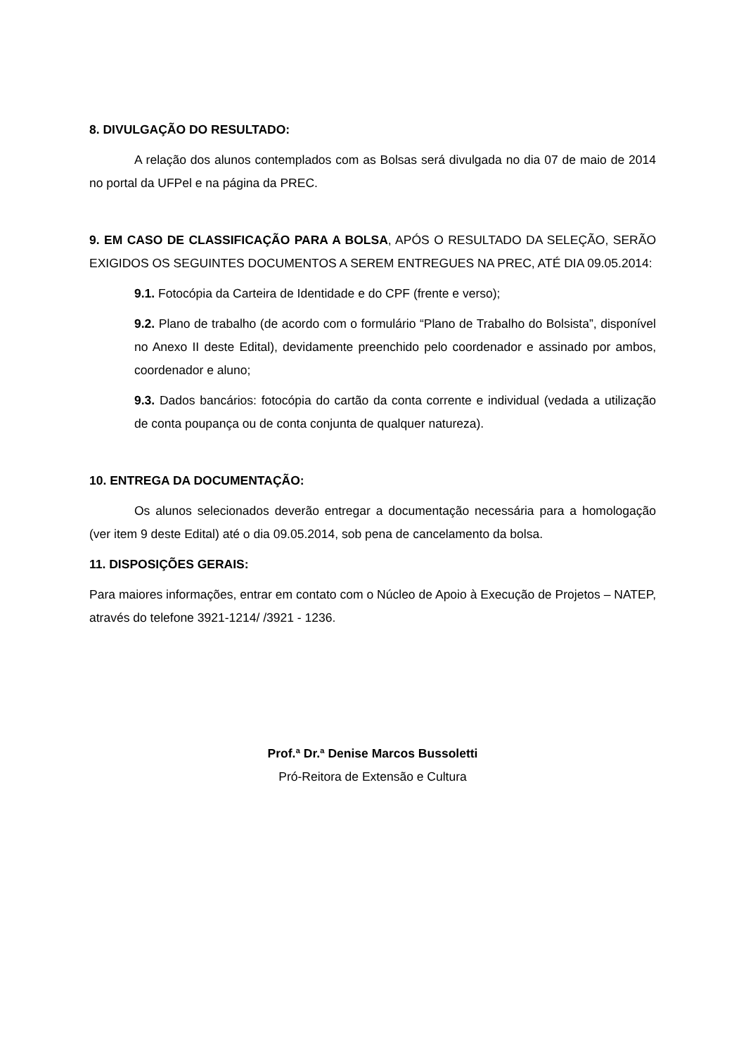8. DIVULGAÇÃO DO RESULTADO:
A relação dos alunos contemplados com as Bolsas será divulgada no dia 07 de maio de 2014 no portal da UFPel e na página da PREC.
9. EM CASO DE CLASSIFICAÇÃO PARA A BOLSA, APÓS O RESULTADO DA SELEÇÃO, SERÃO EXIGIDOS OS SEGUINTES DOCUMENTOS A SEREM ENTREGUES NA PREC, ATÉ DIA 09.05.2014:
9.1. Fotocópia da Carteira de Identidade e do CPF (frente e verso);
9.2. Plano de trabalho (de acordo com o formulário “Plano de Trabalho do Bolsista”, disponível no Anexo II deste Edital), devidamente preenchido pelo coordenador e assinado por ambos, coordenador e aluno;
9.3. Dados bancários: fotocópia do cartão da conta corrente e individual (vedada a utilização de conta poupança ou de conta conjunta de qualquer natureza).
10. ENTREGA DA DOCUMENTAÇÃO:
Os alunos selecionados deverão entregar a documentação necessária para a homologação (ver item 9 deste Edital) até o dia 09.05.2014, sob pena de cancelamento da bolsa.
11. DISPOSIÇÕES GERAIS:
Para maiores informações, entrar em contato com o Núcleo de Apoio à Execução de Projetos – NATEP, através do telefone 3921-1214/ /3921 - 1236.
Prof.ª Dr.ª Denise Marcos Bussoletti
Pró-Reitora de Extensão e Cultura